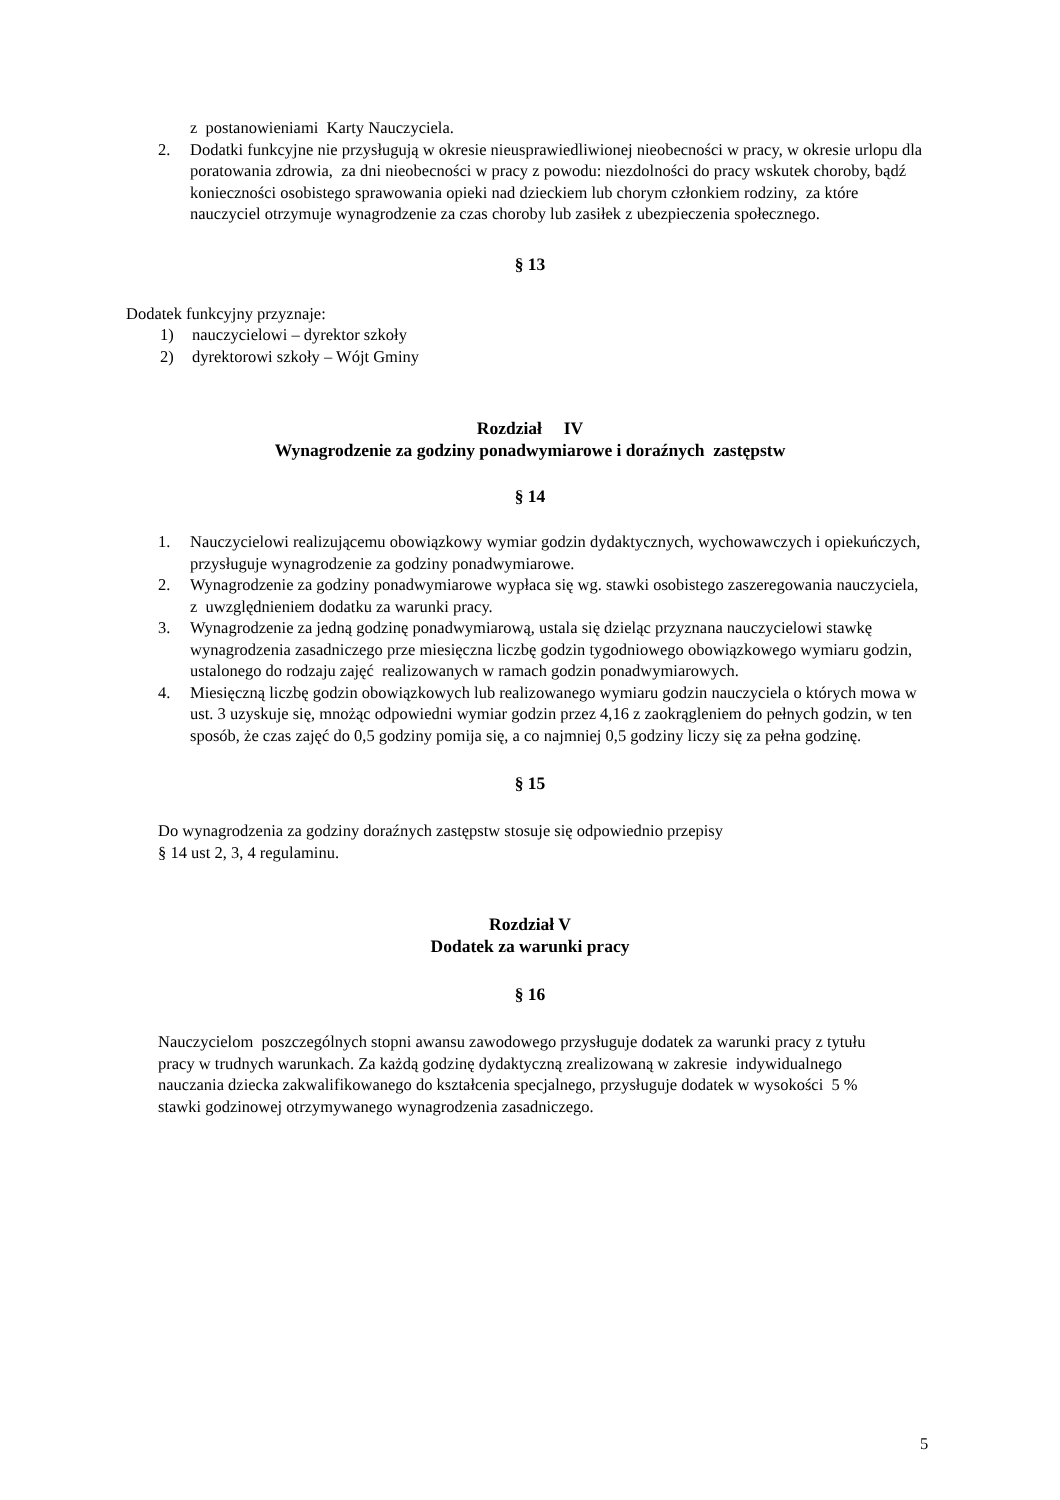z postanowieniami Karty Nauczyciela.
2. Dodatki funkcyjne nie przysługują w okresie nieusprawiedliwionej nieobecności w pracy, w okresie urlopu dla poratowania zdrowia, za dni nieobecności w pracy z powodu: niezdolności do pracy wskutek choroby, bądź konieczności osobistego sprawowania opieki nad dzieckiem lub chorym członkiem rodziny, za które nauczyciel otrzymuje wynagrodzenie za czas choroby lub zasiłek z ubezpieczenia społecznego.
§ 13
Dodatek funkcyjny przyznaje:
1) nauczycielowi – dyrektor szkoły
2) dyrektorowi szkoły – Wójt Gminy
Rozdział IV
Wynagrodzenie za godziny ponadwymiarowe i doraźnych zastępstw
§ 14
1. Nauczycielowi realizującemu obowiązkowy wymiar godzin dydaktycznych, wychowawczych i opiekuńczych, przysługuje wynagrodzenie za godziny ponadwymiarowe.
2. Wynagrodzenie za godziny ponadwymiarowe wypłaca się wg. stawki osobistego zaszeregowania nauczyciela, z uwzględnieniem dodatku za warunki pracy.
3. Wynagrodzenie za jedną godzinę ponadwymiarową, ustala się dzieląc przyznana nauczycielowi stawkę wynagrodzenia zasadniczego prze miesięczna liczbę godzin tygodniowego obowiązkowego wymiaru godzin, ustalonego do rodzaju zajęć realizowanych w ramach godzin ponadwymiarowych.
4. Miesięczną liczbę godzin obowiązkowych lub realizowanego wymiaru godzin nauczyciela o których mowa w ust. 3 uzyskuje się, mnożąc odpowiedni wymiar godzin przez 4,16 z zaokrągleniem do pełnych godzin, w ten sposób, że czas zajęć do 0,5 godziny pomija się, a co najmniej 0,5 godziny liczy się za pełna godzinę.
§ 15
Do wynagrodzenia za godziny doraźnych zastępstw stosuje się odpowiednio przepisy
§ 14 ust 2, 3, 4 regulaminu.
Rozdział V
Dodatek za warunki pracy
§ 16
Nauczycielom poszczególnych stopni awansu zawodowego przysługuje dodatek za warunki pracy z tytułu pracy w trudnych warunkach. Za każdą godzinę dydaktyczną zrealizowaną w zakresie indywidualnego nauczania dziecka zakwalifikowanego do kształcenia specjalnego, przysługuje dodatek w wysokości 5 % stawki godzinowej otrzymywanego wynagrodzenia zasadniczego.
5